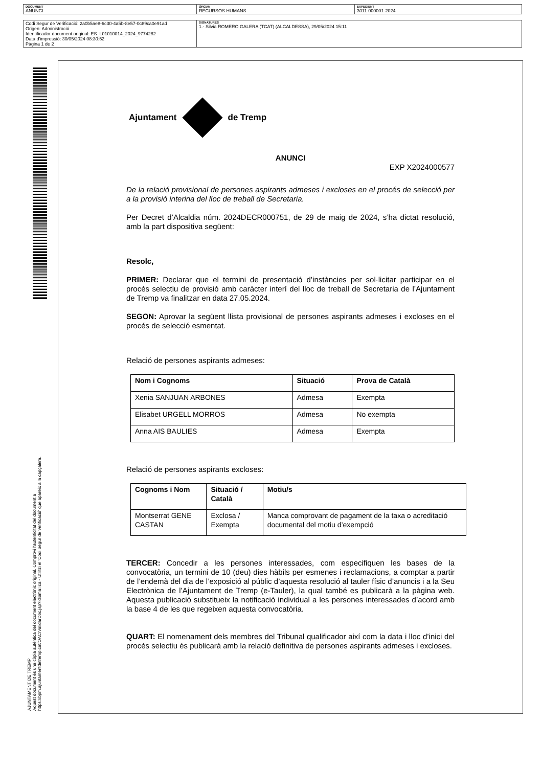| DOCUMENT ANUNCI | ÒRGAN RECURSOS HUMANS | EXPEDIENT 3011-000001-2024 |
| Codi Segur de Verificació: 2a0b5ae8-6c30-4a5b-8e57-0c89ca0e91ad Origen: Administració Identificador document original: ES_L01010014_2024_9774282 Data d'impressió: 30/05/2024 08:30:52 Pàgina 1 de 2 | SIGNATURES 1.- Silvia ROMERO GALERA (TCAT) (ALCALDESSA), 29/05/2024 15:11 |
AJUNTAMENT DE TREMP
Aquest document és una còpia autèntica del document electrònic original. Comprovi l'autenticitat del document a
https://bpm.ajuntamentdetremp.cat/OAC/ValidarDoc.jsp?idioma=ca - Utilitzi el 'Codi Segur de Verificació' que apareix a la capçalera.
Ajuntament de Tremp
ANUNCI
EXP X2024000577
De la relació provisional de persones aspirants admeses i excloses en el procés de selecció per a la provisió interina del lloc de treball de Secretaria.
Per Decret d’Alcaldia núm. 2024DECR000751, de 29 de maig de 2024, s’ha dictat resolució, amb la part dispositiva següent:
Resolc,
PRIMER: Declarar que el termini de presentació d’instàncies per sol·licitar participar en el procés selectiu de provisió amb caràcter interí del lloc de treball de Secretaria de l’Ajuntament de Tremp va finalitzar en data 27.05.2024.
SEGON: Aprovar la següent llista provisional de persones aspirants admeses i excloses en el procés de selecció esmentat.
Relació de persones aspirants admeses:
| Nom i Cognoms | Situació | Prova de Català |
| --- | --- | --- |
| Xenia SANJUAN ARBONES | Admesa | Exempta |
| Elisabet URGELL MORROS | Admesa | No exempta |
| Anna AIS BAULIES | Admesa | Exempta |
Relació de persones aspirants excloses:
| Cognoms i Nom | Situació / Català | Motiu/s |
| --- | --- | --- |
| Montserrat GENE CASTAN | Exclosa / Exempta | Manca comprovant de pagament de la taxa o acreditació documental del motiu d’exempció |
TERCER: Concedir a les persones interessades, com especifiquen les bases de la convocatòria, un termini de 10 (deu) dies hàbils per esmenes i reclamacions, a comptar a partir de l’endemà del dia de l’exposició al públic d’aquesta resolució al tauler físic d’anuncis i a la Seu Electrònica de l’Ajuntament de Tremp (e-Tauler), la qual també es publicarà a la pàgina web. Aquesta publicació substitueix la notificació individual a les persones interessades d’acord amb la base 4 de les que regeixen aquesta convocatòria.
QUART: El nomenament dels membres del Tribunal qualificador així com la data i lloc d’inici del procés selectiu és publicarà amb la relació definitiva de persones aspirants admeses i excloses.